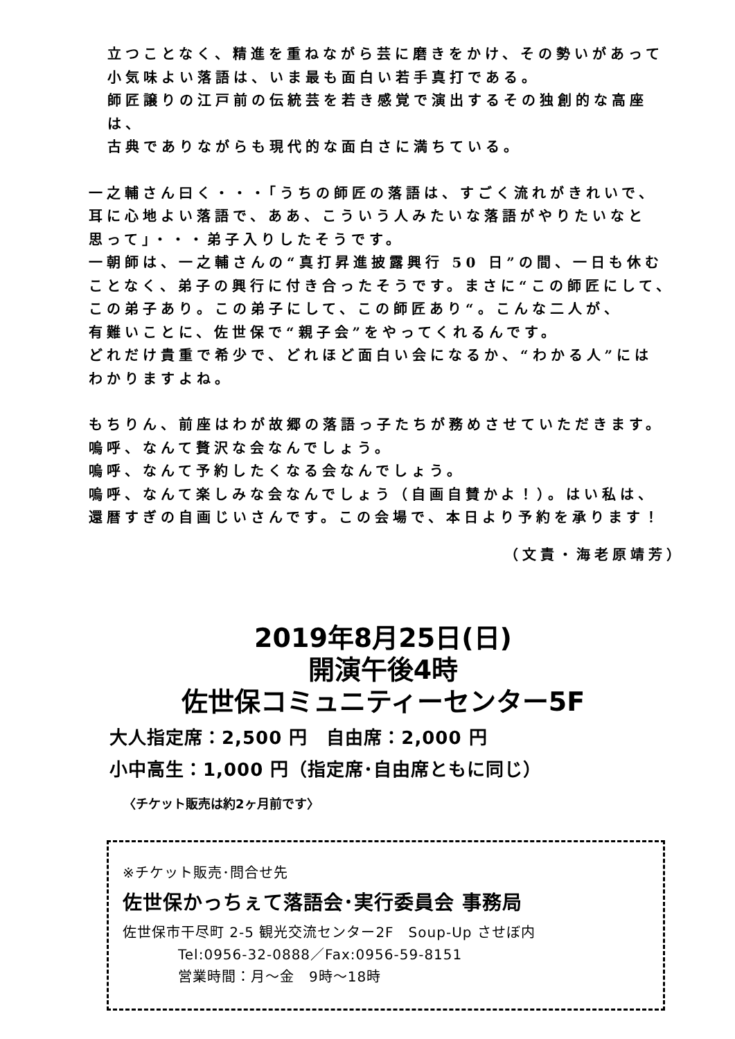立つことなく、精進を重ねながら芸に磨きをかけ、その勢いがあって
小気味よい落語は、いま最も面白い若手真打である。
師匠譲りの江戸前の伝統芸を若き感覚で演出するその独創的な高座は、
古典でありながらも現代的な面白さに満ちている。
一之輔さん曰く・・・「うちの師匠の落語は、すごく流れがきれいで、
耳に心地よい落語で、ああ、こういう人みたいな落語がやりたいなと
思って」・・・弟子入りしたそうです。
一朝師は、一之輔さんの“真打昇進披露興行 50 日”の間、一日も休む
ことなく、弟子の興行に付き合ったそうです。まさに“この師匠にして、
この弟子あり。この弟子にして、この師匠あり“。こんな二人が、
有難いことに、佐世保で“親子会”をやってくれるんです。
どれだけ貴重で希少で、どれほど面白い会になるか、“わかる人”には
わかりますよね。
もちりん、前座はわが故郷の落語っ子たちが務めさせていただきます。
嗚呼、なんて贅沢な会なんでしょう。
嗚呼、なんて予約したくなる会なんでしょう。
嗚呼、なんて楽しみな会なんでしょう（自画自賛かよ！）。はい私は、
還暦すぎの自画じいさんです。この会場で、本日より予約を承ります！
（文責・海老原靖芳）
2019年8月25日(日)
開演午後4時
佐世保コミュニティーセンター5F
大人指定席：2,500 円　自由席：2,000 円
小中高生：1,000 円（指定席･自由席ともに同じ）
〈チケット販売は約2ヶ月前です〉
※チケット販売･問合せ先
佐世保かっちぇて落語会･実行委員会 事務局
佐世保市干尽町 2-5 観光交流センター2F　Soup-Up させぼ内
Tel:0956-32-0888／Fax:0956-59-8151
営業時間：月～金　9時～18時